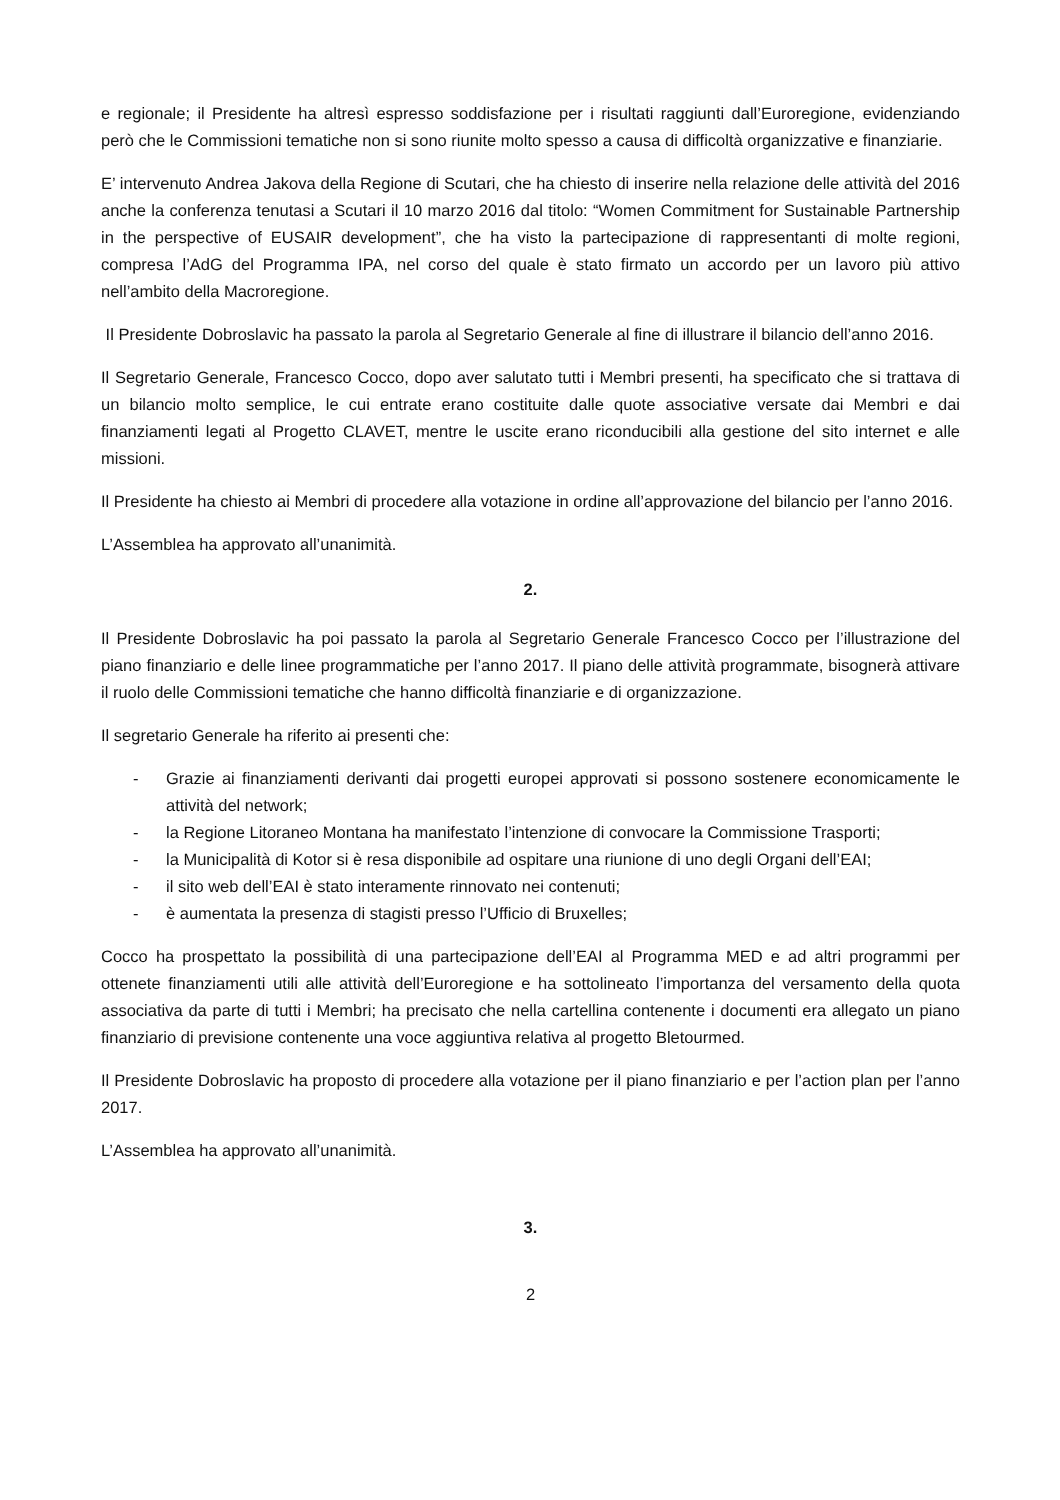e regionale; il Presidente ha altresì espresso soddisfazione per i risultati raggiunti dall’Euroregione, evidenziando però che le Commissioni tematiche non si sono riunite molto spesso a causa di difficoltà organizzative e finanziarie.
E’ intervenuto Andrea Jakova della Regione di Scutari, che ha chiesto di inserire nella relazione delle attività del 2016 anche la conferenza tenutasi a Scutari il 10 marzo 2016 dal titolo: “Women Commitment for Sustainable Partnership in the perspective of EUSAIR development”, che ha visto la partecipazione di rappresentanti di molte regioni, compresa l’AdG del Programma IPA, nel corso del quale è stato firmato un accordo per un lavoro più attivo nell’ambito della Macroregione.
Il Presidente Dobroslavic ha passato la parola al Segretario Generale al fine di illustrare il bilancio dell’anno 2016.
Il Segretario Generale, Francesco Cocco, dopo aver salutato tutti i Membri presenti, ha specificato che si trattava di un bilancio molto semplice, le cui entrate erano costituite dalle quote associative versate dai Membri e dai finanziamenti legati al Progetto CLAVET, mentre le uscite erano riconducibili alla gestione del sito internet e alle missioni.
Il Presidente ha chiesto ai Membri di procedere alla votazione in ordine all’approvazione del bilancio per l’anno 2016.
L’Assemblea ha approvato all’unanimità.
2.
Il Presidente Dobroslavic ha poi passato la parola al Segretario Generale Francesco Cocco per l’illustrazione del piano finanziario e delle linee programmatiche per l’anno 2017. Il piano delle attività programmate, bisognerà attivare il ruolo delle Commissioni tematiche che hanno difficoltà finanziarie e di organizzazione.
Il segretario Generale ha riferito ai presenti che:
- Grazie ai finanziamenti derivanti dai progetti europei approvati si possono sostenere economicamente le attività del network;
- la Regione Litoraneo Montana ha manifestato l’intenzione di convocare la Commissione Trasporti;
- la Municipalità di Kotor si è resa disponibile ad ospitare una riunione di uno degli Organi dell’EAI;
- il sito web dell’EAI è stato interamente rinnovato nei contenuti;
- è aumentata la presenza di stagisti presso l’Ufficio di Bruxelles;
Cocco ha prospettato la possibilità di una partecipazione dell’EAI al Programma MED e ad altri programmi per ottenete finanziamenti utili alle attività dell’Euroregione e ha sottolineato l’importanza del versamento della quota associativa da parte di tutti i Membri; ha precisato che nella cartellina contenente i documenti era allegato un piano finanziario di previsione contenente una voce aggiuntiva relativa al progetto Bletourmed.
Il Presidente Dobroslavic ha proposto di procedere alla votazione per il piano finanziario e per l’action plan per l’anno 2017.
L’Assemblea ha approvato all’unanimità.
3.
2